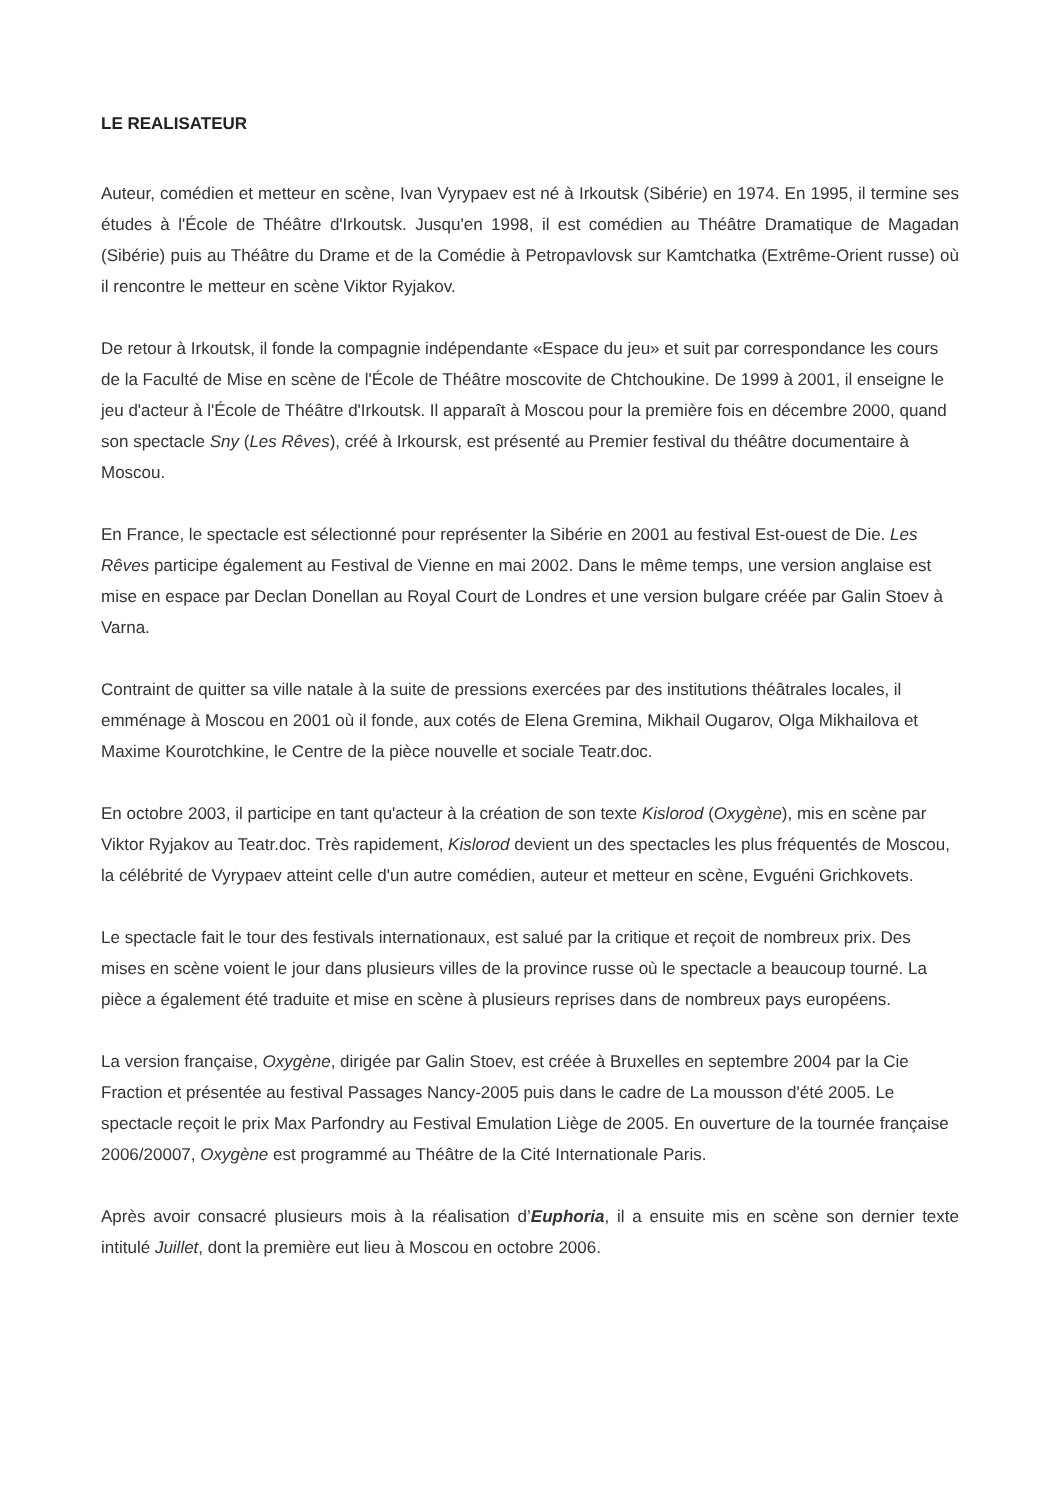LE REALISATEUR
Auteur, comédien et metteur en scène, Ivan Vyrypaev est né à Irkoutsk (Sibérie) en 1974. En 1995, il termine ses études à l'École de Théâtre d'Irkoutsk. Jusqu'en 1998, il est comédien au Théâtre Dramatique de Magadan (Sibérie) puis au Théâtre du Drame et de la Comédie à Petropavlovsk sur Kamtchatka (Extrême-Orient russe) où il rencontre le metteur en scène Viktor Ryjakov.
De retour à Irkoutsk, il fonde la compagnie indépendante «Espace du jeu» et suit par correspondance les cours de la Faculté de Mise en scène de l'École de Théâtre moscovite de Chtchoukine. De 1999 à 2001, il enseigne le jeu d'acteur à l'École de Théâtre d'Irkoutsk. Il apparaît à Moscou pour la première fois en décembre 2000, quand son spectacle Sny (Les Rêves), créé à Irkoursk, est présenté au Premier festival du théâtre documentaire à Moscou.
En France, le spectacle est sélectionné pour représenter la Sibérie en 2001 au festival Est-ouest de Die. Les Rêves participe également au Festival de Vienne en mai 2002. Dans le même temps, une version anglaise est mise en espace par Declan Donellan au Royal Court de Londres et une version bulgare créée par Galin Stoev à Varna.
Contraint de quitter sa ville natale à la suite de pressions exercées par des institutions théâtrales locales, il emménage à Moscou en 2001 où il fonde, aux cotés de Elena Gremina, Mikhail Ougarov, Olga Mikhailova et Maxime Kourotchkine, le Centre de la pièce nouvelle et sociale Teatr.doc.
En octobre 2003, il participe en tant qu'acteur à la création de son texte Kislorod (Oxygène), mis en scène par Viktor Ryjakov au Teatr.doc. Très rapidement, Kislorod devient un des spectacles les plus fréquentés de Moscou, la célébrité de Vyrypaev atteint celle d'un autre comédien, auteur et metteur en scène, Evguéni Grichkovets.
Le spectacle fait le tour des festivals internationaux, est salué par la critique et reçoit de nombreux prix. Des mises en scène voient le jour dans plusieurs villes de la province russe où le spectacle a beaucoup tourné. La pièce a également été traduite et mise en scène à plusieurs reprises dans de nombreux pays européens.
La version française, Oxygène, dirigée par Galin Stoev, est créée à Bruxelles en septembre 2004 par la Cie Fraction et présentée au festival Passages Nancy-2005 puis dans le cadre de La mousson d'été 2005. Le spectacle reçoit le prix Max Parfondry au Festival Emulation Liège de 2005. En ouverture de la tournée française 2006/20007, Oxygène est programmé au Théâtre de la Cité Internationale Paris.
Après avoir consacré plusieurs mois à la réalisation d’Euphoria, il a ensuite mis en scène son dernier texte intitulé Juillet, dont la première eut lieu à Moscou en octobre 2006.